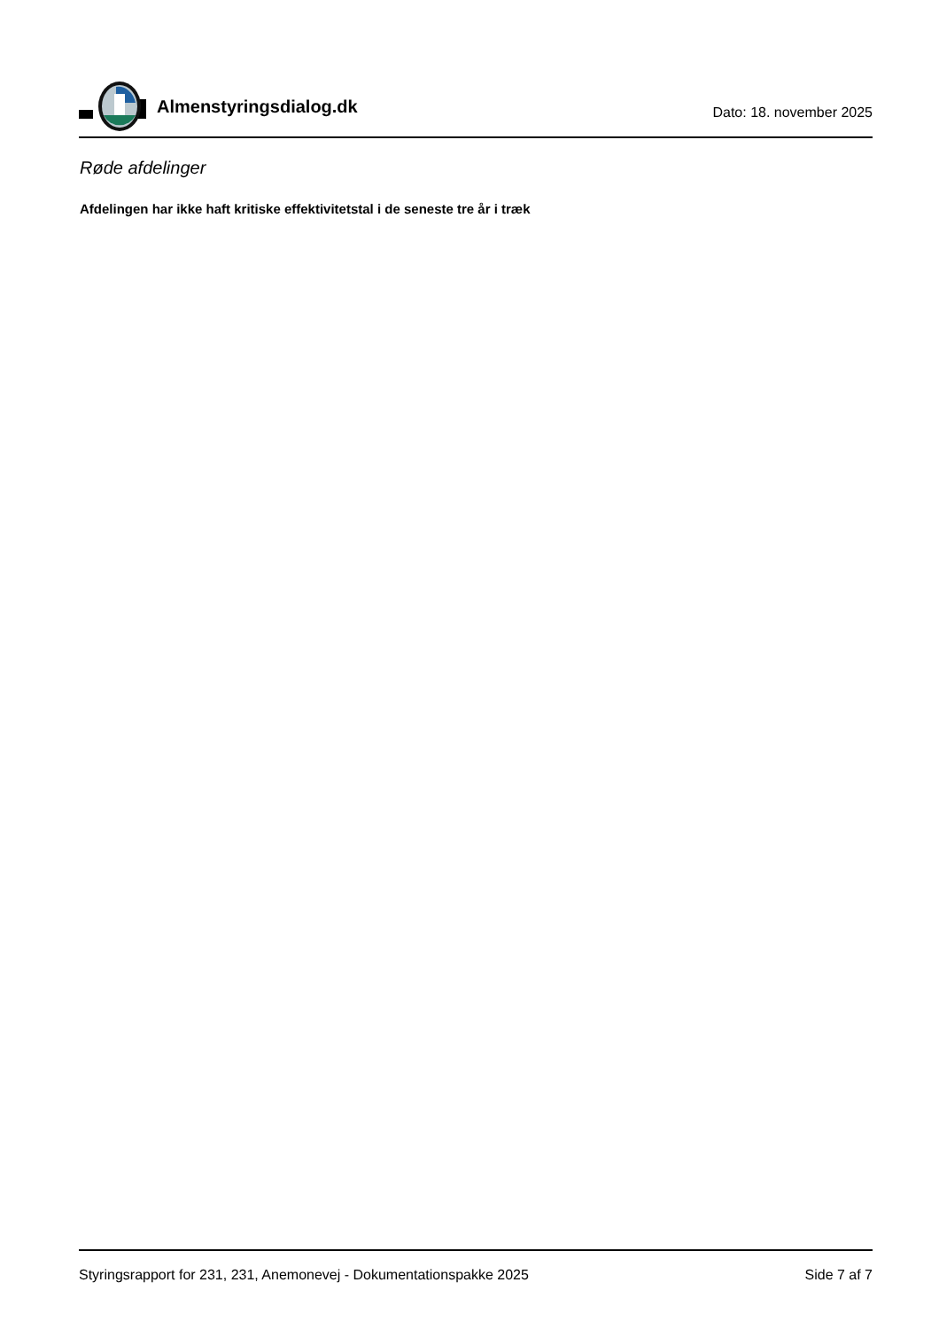Almenstyringsdialog.dk
Dato: 18. november 2025
Røde afdelinger
Afdelingen har ikke haft kritiske effektivitetstal i de seneste tre år i træk
Styringsrapport for 231, 231, Anemonevej - Dokumentationspakke 2025 Side 7 af 7